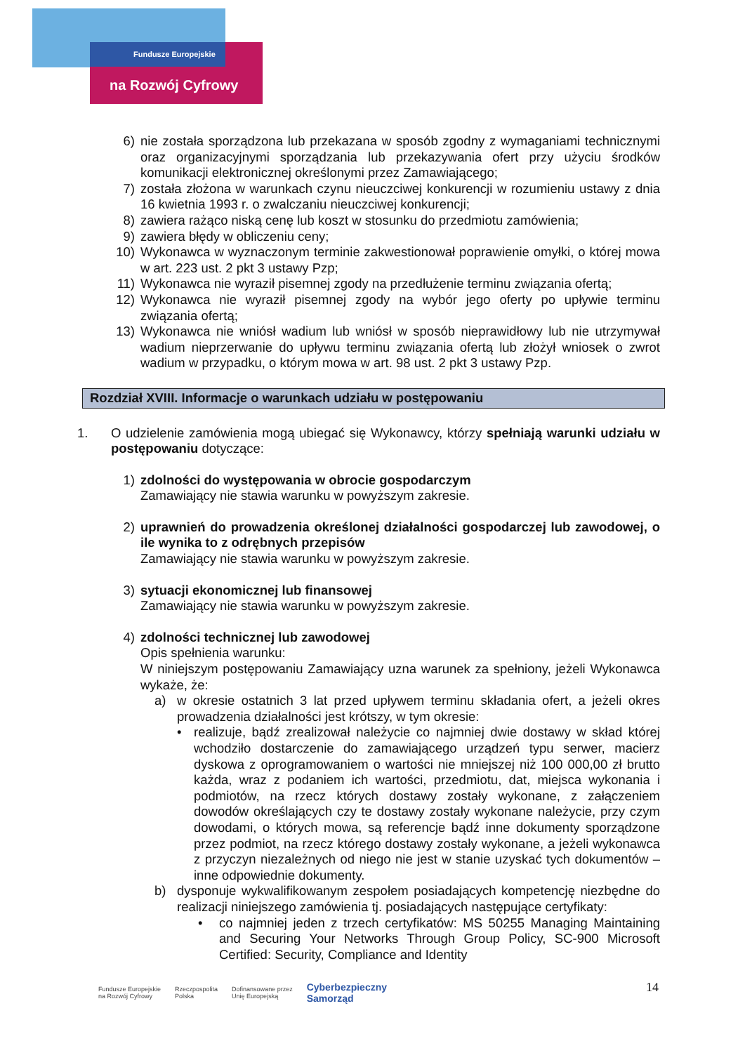Fundusze Europejskie
na Rozwój Cyfrowy
6) nie została sporządzona lub przekazana w sposób zgodny z wymaganiami technicznymi oraz organizacyjnymi sporządzania lub przekazywania ofert przy użyciu środków komunikacji elektronicznej określonymi przez Zamawiającego;
7) została złożona w warunkach czynu nieuczciwej konkurencji w rozumieniu ustawy z dnia 16 kwietnia 1993 r. o zwalczaniu nieuczciwej konkurencji;
8) zawiera rażąco niską cenę lub koszt w stosunku do przedmiotu zamówienia;
9) zawiera błędy w obliczeniu ceny;
10) Wykonawca w wyznaczonym terminie zakwestionował poprawienie omyłki, o której mowa w art. 223 ust. 2 pkt 3 ustawy Pzp;
11) Wykonawca nie wyraził pisemnej zgody na przedłużenie terminu związania ofertą;
12) Wykonawca nie wyraził pisemnej zgody na wybór jego oferty po upływie terminu związania ofertą;
13) Wykonawca nie wniósł wadium lub wniósł w sposób nieprawidłowy lub nie utrzymywał wadium nieprzerwanie do upływu terminu związania ofertą lub złożył wniosek o zwrot wadium w przypadku, o którym mowa w art. 98 ust. 2 pkt 3 ustawy Pzp.
Rozdział XVIII. Informacje o warunkach udziału w postępowaniu
1. O udzielenie zamówienia mogą ubiegać się Wykonawcy, którzy spełniają warunki udziału w postępowaniu dotyczące:
1) zdolności do występowania w obrocie gospodarczym
Zamawiający nie stawia warunku w powyższym zakresie.
2) uprawnień do prowadzenia określonej działalności gospodarczej lub zawodowej, o ile wynika to z odrębnych przepisów
Zamawiający nie stawia warunku w powyższym zakresie.
3) sytuacji ekonomicznej lub finansowej
Zamawiający nie stawia warunku w powyższym zakresie.
4) zdolności technicznej lub zawodowej
Opis spełnienia warunku:
W niniejszym postępowaniu Zamawiający uzna warunek za spełniony, jeżeli Wykonawca wykaże, że:
a) w okresie ostatnich 3 lat przed upływem terminu składania ofert, a jeżeli okres prowadzenia działalności jest krótszy, w tym okresie:
• realizuje, bądź zrealizował należycie co najmniej dwie dostawy w skład której wchodziło dostarczenie do zamawiającego urządzeń typu serwer, macierz dyskowa z oprogramowaniem o wartości nie mniejszej niż 100 000,00 zł brutto każda, wraz z podaniem ich wartości, przedmiotu, dat, miejsca wykonania i podmiotów, na rzecz których dostawy zostały wykonane, z załączeniem dowodów określających czy te dostawy zostały wykonane należycie, przy czym dowodami, o których mowa, są referencje bądź inne dokumenty sporządzone przez podmiot, na rzecz którego dostawy zostały wykonane, a jeżeli wykonawca z przyczyn niezależnych od niego nie jest w stanie uzyskać tych dokumentów – inne odpowiednie dokumenty.
b) dysponuje wykwalifikowanym zespołem posiadających kompetencję niezbędne do realizacji niniejszego zamówienia tj. posiadających następujące certyfikaty:
• co najmniej jeden z trzech certyfikatów: MS 50255 Managing Maintaining and Securing Your Networks Through Group Policy, SC-900 Microsoft Certified: Security, Compliance and Identity
14
Fundusze Europejskie
na Rozwój Cyfrowy Rzeczpospolita
Polska Dofinansowane przez
Unię Europejską Cyberbezpieczny
Samorząd